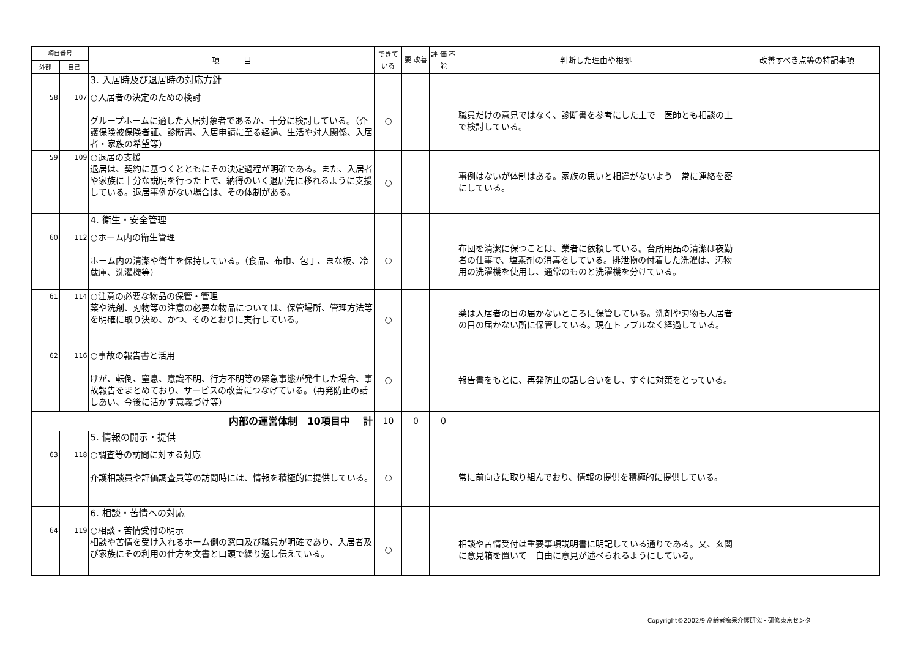| 項目番号 | | 項 目 | できて いる | 要 改善 | 評 価 不 能 | 判断した理由や根拠 | 改善すべき点等の特記事項 |
| --- | --- | --- | --- | --- | --- | --- | --- |
| 外部 | 自己 | | | | | | |
| | | 3. 入居時及び退居時の対応方針 | | | | | |
| 58 | 107 | ○入居者の決定のための検討 グループホームに適した入居対象者であるか、十分に検討している。（介護保険被保険者証、診断書、入居申請に至る経過、生活や対人関係、入居者・家族の希望等） | ○ | | | 職員だけの意見ではなく、診断書を参考にした上で 医師とも相談の上で検討している。 | |
| 59 | 109 | ○退居の支援 退居は、契約に基づくとともにその決定過程が明確である。また、入居者や家族に十分な説明を行った上で、納得のいく退居先に移れるように支援している。退居事例がない場合は、その体制がある。 | ○ | | | 事例はないが体制はある。家族の思いと相違がないよう 常に連絡を密にしている。 | |
| | | 4. 衛生・安全管理 | | | | | |
| 60 | 112 | ○ホーム内の衛生管理 ホーム内の清潔や衛生を保持している。（食品、布巾、包丁、まな板、冷蔵庫、洗濯機等） | ○ | | | 布団を清潔に保つことは、業者に依頼している。台所用品の清潔は夜勤者の仕事で、塩素剤の消毒をしている。排泄物の付着した洗濯は、汚物用の洗濯機を使用し、通常のものと洗濯機を分けている。 | |
| 61 | 114 | ○注意の必要な物品の保管・管理 薬や洗剤、刃物等の注意の必要な物品については、保管場所、管理方法等を明確に取り決め、かつ、そのとおりに実行している。 | ○ | | | 薬は入居者の目の届かないところに保管している。洗剤や刃物も入居者の目の届かない所に保管している。現在トラブルなく経過している。 | |
| 62 | 116 | ○事故の報告書と活用 けが、転倒、窒息、意識不明、行方不明等の緊急事態が発生した場合、事故報告をまとめており、サービスの改善につなげている。（再発防止の話しあい、今後に活かす意義づけ等） | ○ | | | 報告書をもとに、再発防止の話し合いをし、すぐに対策をとっている。 | |
| 内部の運営体制 10項目中 計 | | | 10 | 0 | 0 | | |
| | | 5. 情報の開示・提供 | | | | | |
| 63 | 118 | ○調査等の訪問に対する対応 介護相談員や評価調査員等の訪問時には、情報を積極的に提供している。 | ○ | | | 常に前向きに取り組んでおり、情報の提供を積極的に提供している。 | |
| | | 6. 相談・苦情への対応 | | | | | |
| 64 | 119 | ○相談・苦情受付の明示 相談や苦情を受け入れるホーム側の窓口及び職員が明確であり、入居者及び家族にその利用の仕方を文書と口頭で繰り返し伝えている。 | ○ | | | 相談や苦情受付は重要事項説明書に明記している通りである。又、玄関に意見箱を置いて 自由に意見が述べられるようにしている。 | |
Copyright©2002/9 高齢者痴呆介護研究・研修東京センター